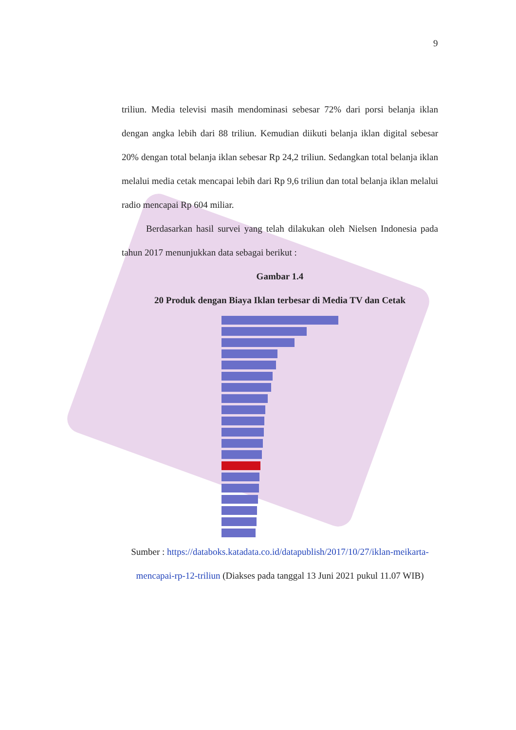9
triliun. Media televisi masih mendominasi sebesar 72% dari porsi belanja iklan dengan angka lebih dari 88 triliun. Kemudian diikuti belanja iklan digital sebesar 20% dengan total belanja iklan sebesar Rp 24,2 triliun. Sedangkan total belanja iklan melalui media cetak mencapai lebih dari Rp 9,6 triliun dan total belanja iklan melalui radio mencapai Rp 604 miliar.
Berdasarkan hasil survei yang telah dilakukan oleh Nielsen Indonesia pada tahun 2017 menunjukkan data sebagai berikut :
Gambar 1.4
20 Produk dengan Biaya Iklan terbesar di Media TV dan Cetak
Sumber : https://databoks.katadata.co.id/datapublish/2017/10/27/iklan-meikarta-mencapai-rp-12-triliun (Diakses pada tanggal 13 Juni 2021 pukul 11.07 WIB)